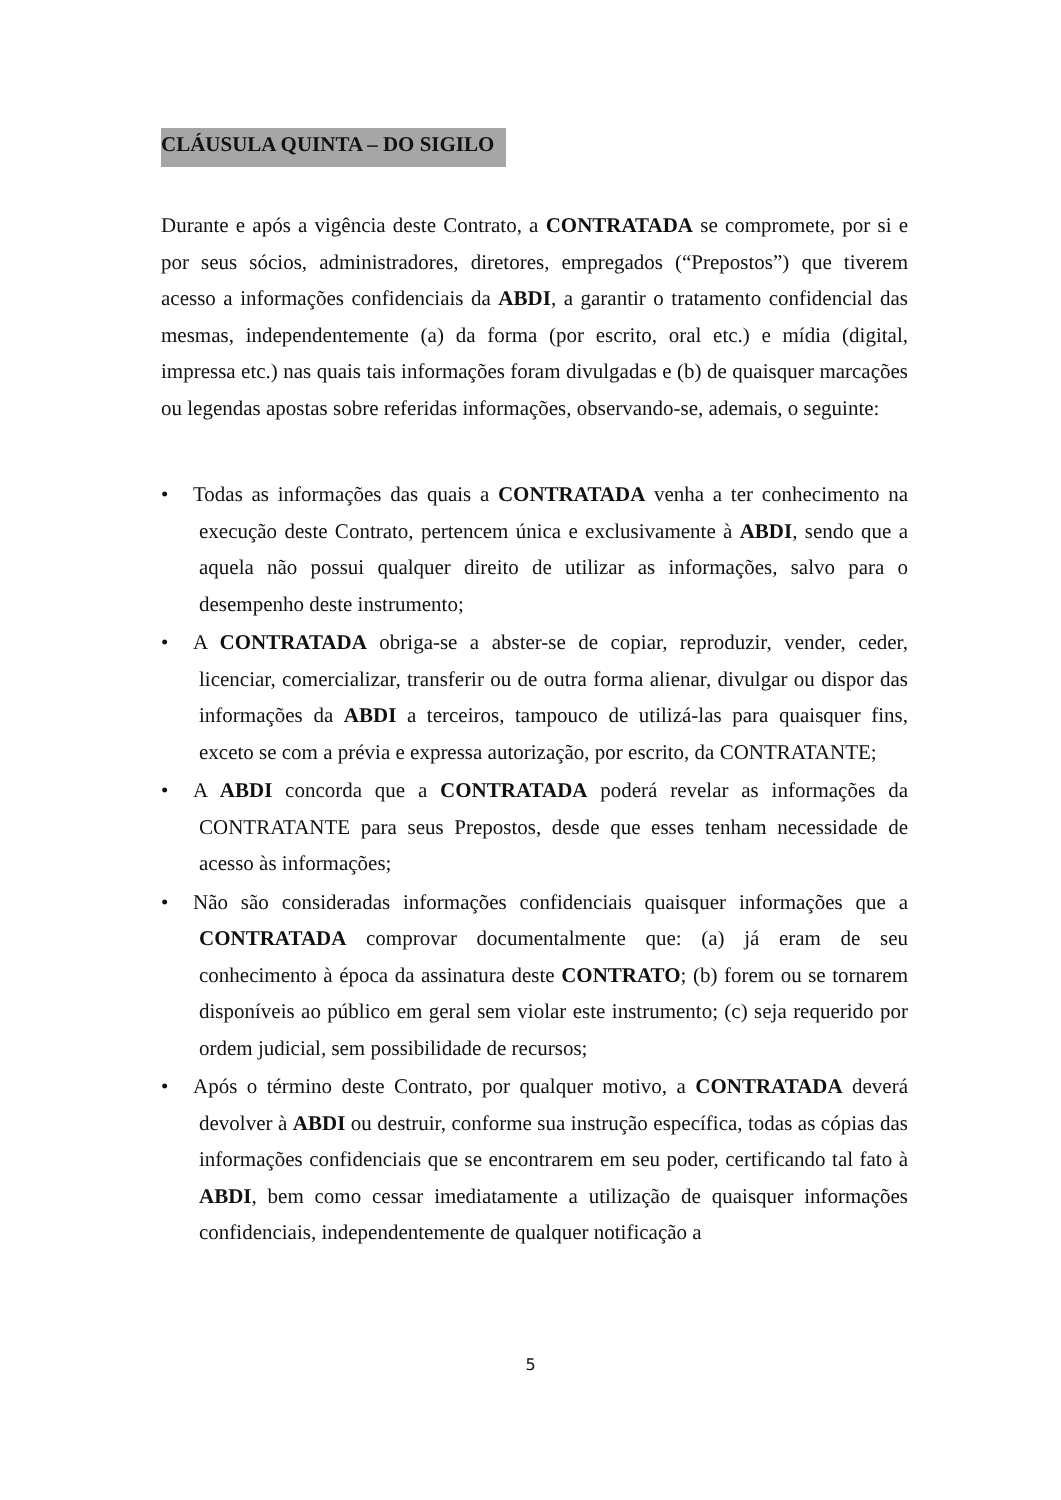CLÁUSULA QUINTA – DO SIGILO
Durante e após a vigência deste Contrato, a CONTRATADA se compromete, por si e por seus sócios, administradores, diretores, empregados (“Prepostos”) que tiverem acesso a informações confidenciais da ABDI, a garantir o tratamento confidencial das mesmas, independentemente (a) da forma (por escrito, oral etc.) e mídia (digital, impressa etc.) nas quais tais informações foram divulgadas e (b) de quaisquer marcações ou legendas apostas sobre referidas informações, observando-se, ademais, o seguinte:
• Todas as informações das quais a CONTRATADA venha a ter conhecimento na execução deste Contrato, pertencem única e exclusivamente à ABDI, sendo que a aquela não possui qualquer direito de utilizar as informações, salvo para o desempenho deste instrumento;
• A CONTRATADA obriga-se a abster-se de copiar, reproduzir, vender, ceder, licenciar, comercializar, transferir ou de outra forma alienar, divulgar ou dispor das informações da ABDI a terceiros, tampouco de utilizá-las para quaisquer fins, exceto se com a prévia e expressa autorização, por escrito, da CONTRATANTE;
• A ABDI concorda que a CONTRATADA poderá revelar as informações da CONTRATANTE para seus Prepostos, desde que esses tenham necessidade de acesso às informações;
• Não são consideradas informações confidenciais quaisquer informações que a CONTRATADA comprovar documentalmente que: (a) já eram de seu conhecimento à época da assinatura deste CONTRATO; (b) forem ou se tornarem disponíveis ao público em geral sem violar este instrumento; (c) seja requerido por ordem judicial, sem possibilidade de recursos;
• Após o término deste Contrato, por qualquer motivo, a CONTRATADA deverá devolver à ABDI ou destruir, conforme sua instrução específica, todas as cópias das informações confidenciais que se encontrarem em seu poder, certificando tal fato à ABDI, bem como cessar imediatamente a utilização de quaisquer informações confidenciais, independentemente de qualquer notificação a
5